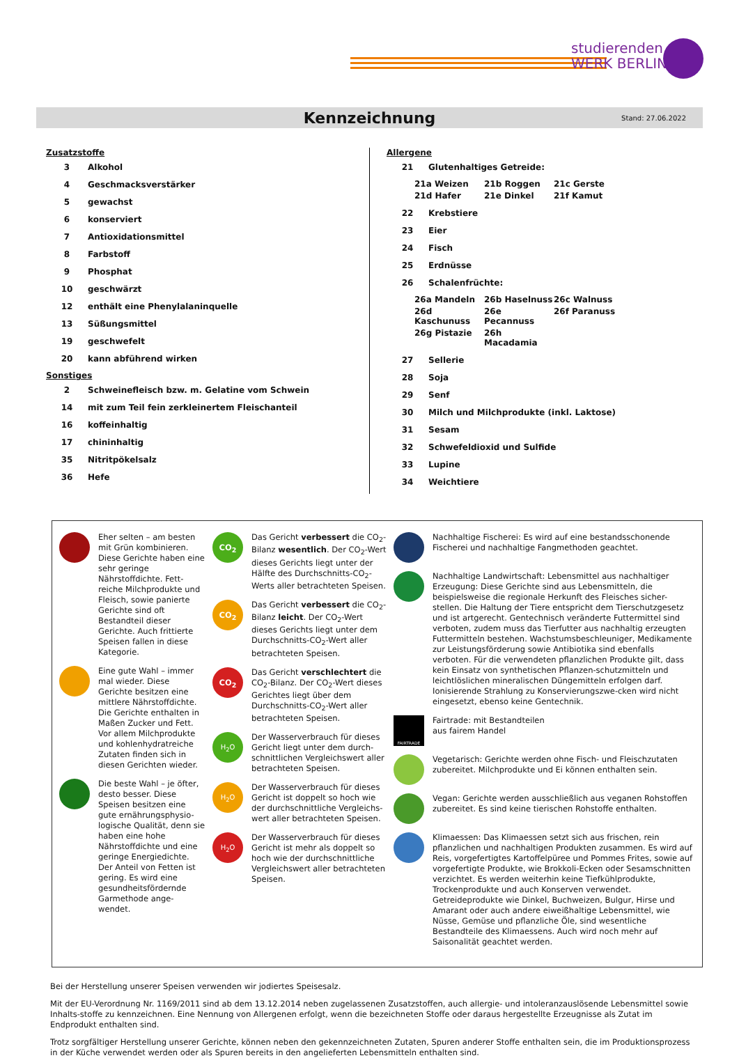studierenden
WERK BERLIN
Kennzeichnung
Stand: 27.06.2022
Zusatzstoffe
| 3 | Alkohol |
| 4 | Geschmacksverstärker |
| 5 | gewachst |
| 6 | konserviert |
| 7 | Antioxidationsmittel |
| 8 | Farbstoff |
| 9 | Phosphat |
| 10 | geschwärzt |
| 12 | enthält eine Phenylalaninquelle |
| 13 | Süßungsmittel |
| 19 | geschwefelt |
| 20 | kann abführend wirken |
Sonstiges
| 2 | Schweinefleisch bzw. m. Gelatine vom Schwein |
| 14 | mit zum Teil fein zerkleinertem Fleischanteil |
| 16 | koffeinhaltig |
| 17 | chininhaltig |
| 35 | Nitritpökelsalz |
| 36 | Hefe |
Allergene
| 21 | Glutenhaltiges Getreide: |
21a Weizen 21b Roggen 21c Gerste 21d Hafer 21e Dinkel 21f Kamut
| 22 | Krebstiere |
| 23 | Eier |
| 24 | Fisch |
| 25 | Erdnüsse |
| 26 | Schalenfrüchte: |
26a Mandeln 26b Haselnuss 26c Walnuss 26d Kaschunuss 26e Pecannuss 26f Paranuss 26g Pistazie 26h Macadamia
| 27 | Sellerie |
| 28 | Soja |
| 29 | Senf |
| 30 | Milch und Milchprodukte (inkl. Laktose) |
| 31 | Sesam |
| 32 | Schwefeldioxid und Sulfide |
| 33 | Lupine |
| 34 | Weichtiere |
Eher selten – am besten mit Grün kombinieren. Diese Gerichte haben eine sehr geringe Nährstoffdichte. Fett-reiche Milchprodukte und Fleisch, sowie panierte Gerichte sind oft Bestandteil dieser Gerichte. Auch frittierte Speisen fallen in diese Kategorie.
Eine gute Wahl – immer mal wieder. Diese Gerichte besitzen eine mittlere Nährstoffdichte. Die Gerichte enthalten in Maßen Zucker und Fett. Vor allem Milchprodukte und kohlenhydratreiche Zutaten finden sich in diesen Gerichten wieder.
Die beste Wahl – je öfter, desto besser. Diese Speisen besitzen eine gute ernährungsphysio-logische Qualität, denn sie haben eine hohe Nährstoffdichte und eine geringe Energiedichte. Der Anteil von Fetten ist gering. Es wird eine gesundheitsfördernde Garmethode ange-wendet.
CO<sub>2</sub>
Das Gericht verbessert die CO<sub>2</sub>-Bilanz wesentlich. Der CO<sub>2</sub>-Wert dieses Gerichts liegt unter der Hälfte des Durchschnitts-CO<sub>2</sub>-Werts aller betrachteten Speisen.
CO<sub>2</sub>
Das Gericht verbessert die CO<sub>2</sub>-Bilanz leicht. Der CO<sub>2</sub>-Wert dieses Gerichts liegt unter dem Durchschnitts-CO<sub>2</sub>-Wert aller betrachteten Speisen.
CO<sub>2</sub>
Das Gericht verschlechtert die CO<sub>2</sub>-Bilanz. Der CO<sub>2</sub>-Wert dieses Gerichtes liegt über dem Durchschnitts-CO<sub>2</sub>-Wert aller betrachteten Speisen.
H<sub>2</sub>O
Der Wasserverbrauch für dieses Gericht liegt unter dem durch-schnittlichen Vergleichswert aller betrachteten Speisen.
H<sub>2</sub>O
Der Wasserverbrauch für dieses Gericht ist doppelt so hoch wie der durchschnittliche Vergleichs-wert aller betrachteten Speisen.
H<sub>2</sub>O
Der Wasserverbrauch für dieses Gericht ist mehr als doppelt so hoch wie der durchschnittliche Vergleichswert aller betrachteten Speisen.
Nachhaltige Fischerei: Es wird auf eine bestandsschonende Fischerei und nachhaltige Fangmethoden geachtet.
Nachhaltige Landwirtschaft: Lebensmittel aus nachhaltiger Erzeugung: Diese Gerichte sind aus Lebensmitteln, die beispielsweise die regionale Herkunft des Fleisches sicher-stellen. Die Haltung der Tiere entspricht dem Tierschutzgesetz und ist artgerecht. Gentechnisch veränderte Futtermittel sind verboten, zudem muss das Tierfutter aus nachhaltig erzeugten Futtermitteln bestehen. Wachstumsbeschleuniger, Medikamente zur Leistungsförderung sowie Antibiotika sind ebenfalls verboten. Für die verwendeten pflanzlichen Produkte gilt, dass kein Einsatz von synthetischen Pflanzen-schutzmitteln und leichtlöslichen mineralischen Düngemitteln erfolgen darf. Ionisierende Strahlung zu Konservierungszwe-cken wird nicht eingesetzt, ebenso keine Gentechnik.
FAIRTRADE
Fairtrade: mit Bestandteilen
aus fairem Handel
Vegetarisch: Gerichte werden ohne Fisch- und Fleischzutaten zubereitet. Milchprodukte und Ei können enthalten sein.
Vegan: Gerichte werden ausschließlich aus veganen Rohstoffen zubereitet. Es sind keine tierischen Rohstoffe enthalten.
Klimaessen: Das Klimaessen setzt sich aus frischen, rein pflanzlichen und nachhaltigen Produkten zusammen. Es wird auf Reis, vorgefertigtes Kartoffelpüree und Pommes Frites, sowie auf vorgefertigte Produkte, wie Brokkoli-Ecken oder Sesamschnitten verzichtet. Es werden weiterhin keine Tiefkühlprodukte, Trockenprodukte und auch Konserven verwendet. Getreideprodukte wie Dinkel, Buchweizen, Bulgur, Hirse und Amarant oder auch andere eiweißhaltige Lebensmittel, wie Nüsse, Gemüse und pflanzliche Öle, sind wesentliche Bestandteile des Klimaessens. Auch wird noch mehr auf Saisonalität geachtet werden.
Bei der Herstellung unserer Speisen verwenden wir jodiertes Speisesalz.
Mit der EU-Verordnung Nr. 1169/2011 sind ab dem 13.12.2014 neben zugelassenen Zusatzstoffen, auch allergie- und intoleranzauslösende Lebensmittel sowie Inhalts-stoffe zu kennzeichnen. Eine Nennung von Allergenen erfolgt, wenn die bezeichneten Stoffe oder daraus hergestellte Erzeugnisse als Zutat im Endprodukt enthalten sind.
Trotz sorgfältiger Herstellung unserer Gerichte, können neben den gekennzeichneten Zutaten, Spuren anderer Stoffe enthalten sein, die im Produktionsprozess in der Küche verwendet werden oder als Spuren bereits in den angelieferten Lebensmitteln enthalten sind.